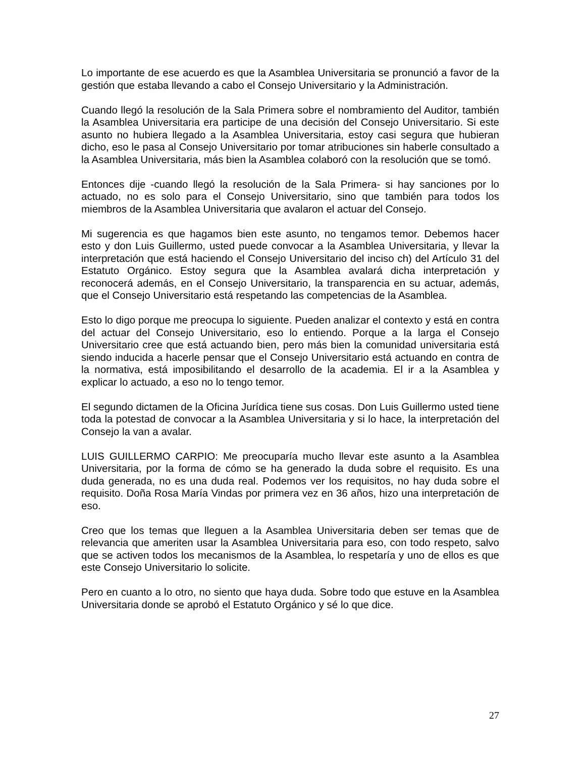Lo importante de ese acuerdo es que la Asamblea Universitaria se pronunció a favor de la gestión que estaba llevando a cabo el Consejo Universitario y la Administración.
Cuando llegó la resolución de la Sala Primera sobre el nombramiento del Auditor, también la Asamblea Universitaria era participe de una decisión del Consejo Universitario. Si este asunto no hubiera llegado a la Asamblea Universitaria, estoy casi segura que hubieran dicho, eso le pasa al Consejo Universitario por tomar atribuciones sin haberle consultado a la Asamblea Universitaria, más bien la Asamblea colaboró con la resolución que se tomó.
Entonces dije -cuando llegó la resolución de la Sala Primera- si hay sanciones por lo actuado, no es solo para el Consejo Universitario, sino que también para todos los miembros de la Asamblea Universitaria que avalaron el actuar del Consejo.
Mi sugerencia es que hagamos bien este asunto, no tengamos temor. Debemos hacer esto y don Luis Guillermo, usted puede convocar a la Asamblea Universitaria, y llevar la interpretación que está haciendo el Consejo Universitario del inciso ch) del Artículo 31 del Estatuto Orgánico. Estoy segura que la Asamblea avalará dicha interpretación y reconocerá además, en el Consejo Universitario, la transparencia en su actuar, además, que el Consejo Universitario está respetando las competencias de la Asamblea.
Esto lo digo porque me preocupa lo siguiente. Pueden analizar el contexto y está en contra del actuar del Consejo Universitario, eso lo entiendo. Porque a la larga el Consejo Universitario cree que está actuando bien, pero más bien la comunidad universitaria está siendo inducida a hacerle pensar que el Consejo Universitario está actuando en contra de la normativa, está imposibilitando el desarrollo de la academia. El ir a la Asamblea y explicar lo actuado, a eso no lo tengo temor.
El segundo dictamen de la Oficina Jurídica tiene sus cosas. Don Luis Guillermo usted tiene toda la potestad de convocar a la Asamblea Universitaria y si lo hace, la interpretación del Consejo la van a avalar.
LUIS GUILLERMO CARPIO: Me preocuparía mucho llevar este asunto a la Asamblea Universitaria, por la forma de cómo se ha generado la duda sobre el requisito. Es una duda generada, no es una duda real. Podemos ver los requisitos, no hay duda sobre el requisito. Doña Rosa María Vindas por primera vez en 36 años, hizo una interpretación de eso.
Creo que los temas que lleguen a la Asamblea Universitaria deben ser temas que de relevancia que ameriten usar la Asamblea Universitaria para eso, con todo respeto, salvo que se activen todos los mecanismos de la Asamblea, lo respetaría y uno de ellos es que este Consejo Universitario lo solicite.
Pero en cuanto a lo otro, no siento que haya duda. Sobre todo que estuve en la Asamblea Universitaria donde se aprobó el Estatuto Orgánico y sé lo que dice.
27